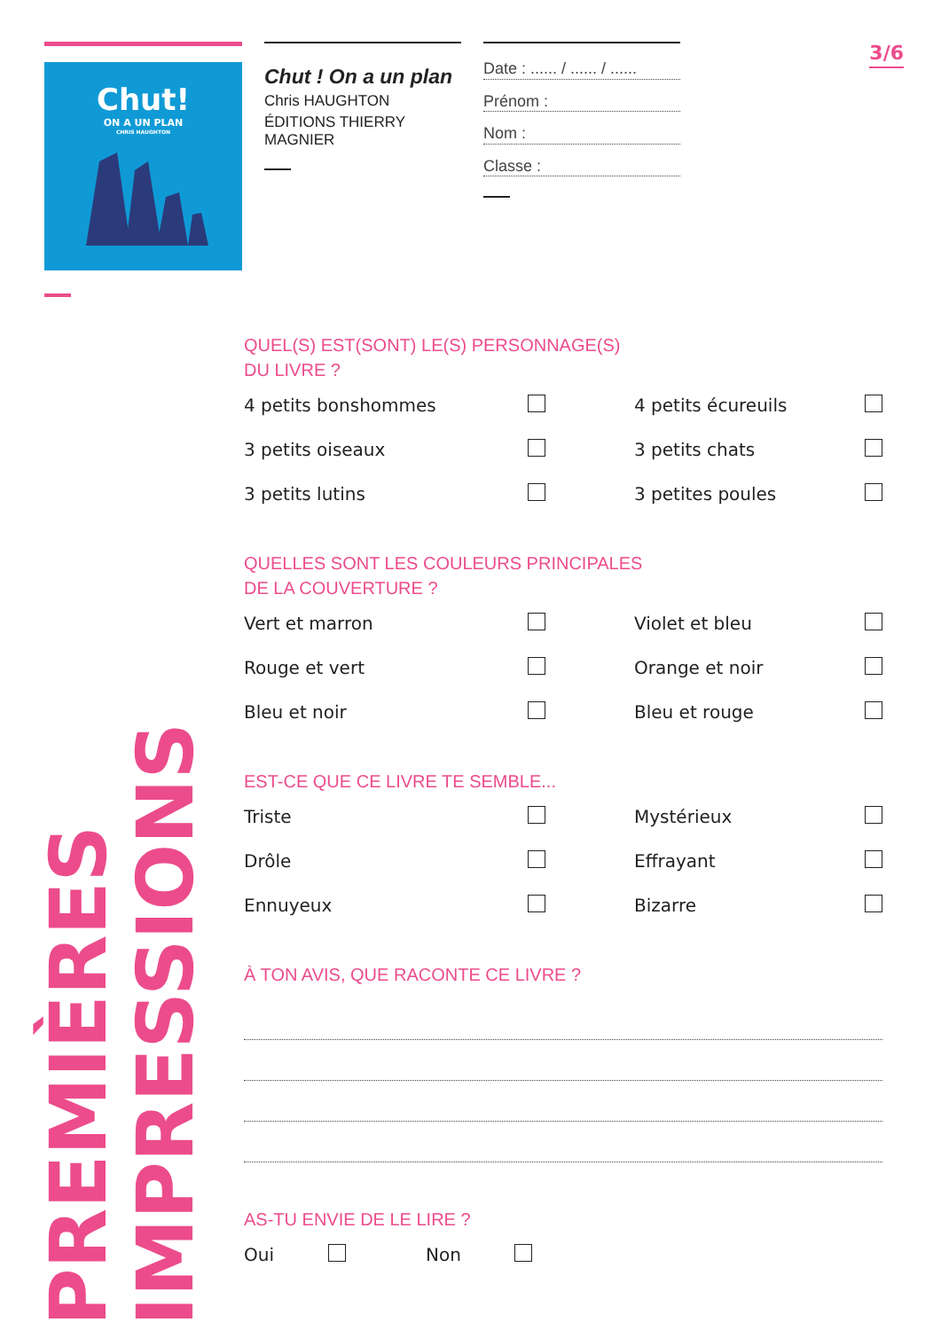Chut!
ON A UN PLAN
CHRIS HAUGHTON
Chut ! On a un plan
Chris HAUGHTON
ÉDITIONS THIERRY MAGNIER
Date : ...... / ...... / ......
Prénom :
Nom :
Classe :
3/6
PREMIÈRES
IMPRESSIONS
QUEL(S) EST(SONT) LE(S) PERSONNAGE(S)
DU LIVRE ?
4 petits bonshommes
4 petits écureuils
3 petits oiseaux
3 petits chats
3 petits lutins
3 petites poules
QUELLES SONT LES COULEURS PRINCIPALES
DE LA COUVERTURE ?
Vert et marron
Violet et bleu
Rouge et vert
Orange et noir
Bleu et noir
Bleu et rouge
EST-CE QUE CE LIVRE TE SEMBLE...
Triste
Mystérieux
Drôle
Effrayant
Ennuyeux
Bizarre
À TON AVIS, QUE RACONTE CE LIVRE ?
AS-TU ENVIE DE LE LIRE ?
Oui
Non